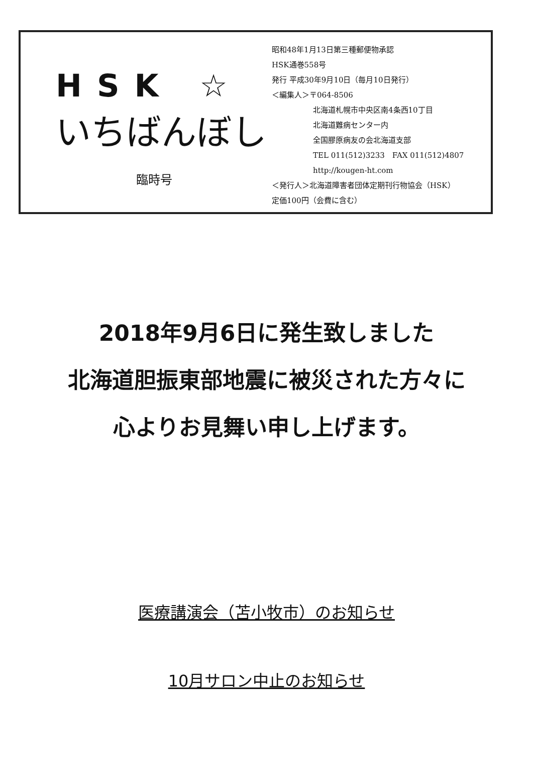HSK ☆
いちばんぼし
臨時号
昭和48年1月13日第三種郵便物承認
HSK通巻558号
発行 平成30年9月10日（毎月10日発行）
＜編集人＞〒064-8506
北海道札幌市中央区南4条西10丁目
北海道難病センター内
全国膠原病友の会北海道支部
TEL 011(512)3233　FAX 011(512)4807
http://kougen-ht.com
＜発行人＞北海道障害者団体定期刊行物協会（HSK）
定価100円（会費に含む）
2018年9月6日に発生致しました
北海道胆振東部地震に被災された方々に
心よりお見舞い申し上げます。
医療講演会（苫小牧市）のお知らせ
10月サロン中止のお知らせ